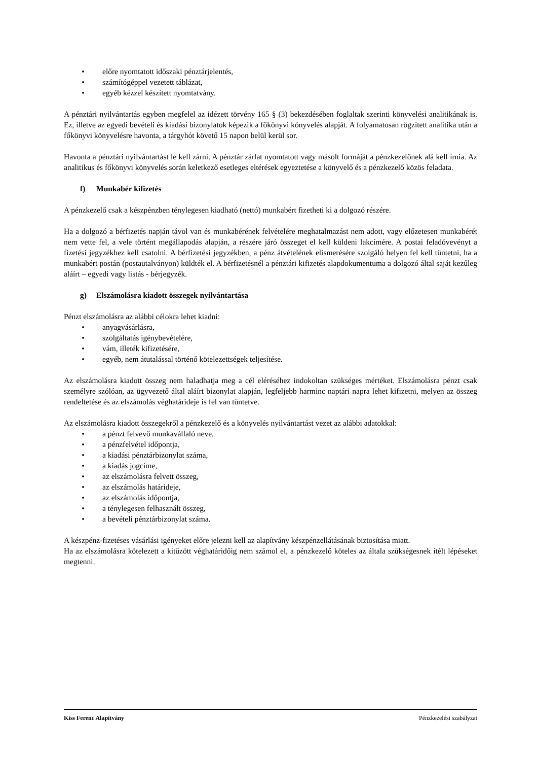• előre nyomtatott időszaki pénztárjelentés,
• számítógéppel vezetett táblázat,
• egyéb kézzel készített nyomtatvány.
A pénztári nyilvántartás egyben megfelel az idézett törvény 165 § (3) bekezdésében foglaltak szerinti könyvelési analitikának is. Ez, illetve az egyedi bevételi és kiadási bizonylatok képezik a főkönyvi könyvelés alapját. A folyamatosan rögzített analitika után a főkönyvi könyvelésre havonta, a tárgyhót követő 15 napon belül kerül sor.
Havonta a pénztári nyilvántartást le kell zárni. A pénztár zárlat nyomtatott vagy másolt formáját a pénzkezelőnek alá kell írnia. Az analitikus és főkönyvi könyvelés során keletkező esetleges eltérések egyeztetése a könyvelő és a pénzkezelő közös feladata.
f) Munkabér kifizetés
A pénzkezelő csak a készpénzben ténylegesen kiadható (nettó) munkabért fizetheti ki a dolgozó részére.
Ha a dolgozó a bérfizetés napján távol van és munkabérének felvételére meghatalmazást nem adott, vagy előzetesen munkabérét nem vette fel, a vele történt megállapodás alapján, a részére járó összeget el kell küldeni lakcímére. A postai feladóvevényt a fizetési jegyzékhez kell csatolni. A bérfizetési jegyzékben, a pénz átvételének elismerésére szolgáló helyen fel kell tüntetni, ha a munkabért postán (postautalványon) küldték el. A bérfizetésnél a pénztári kifizetés alapdokumentuma a dolgozó által saját kezűleg aláírt – egyedi vagy listás - bérjegyzék.
g) Elszámolásra kiadott összegek nyilvántartása
Pénzt elszámolásra az alábbi célokra lehet kiadni:
• anyagvásárlásra,
• szolgáltatás igénybevételére,
• vám, illeték kifizetésére,
• egyéb, nem átutalással történő kötelezettségek teljesítése.
Az elszámolásra kiadott összeg nem haladhatja meg a cél eléréséhez indokoltan szükséges mértéket. Elszámolásra pénzt csak személyre szólóan, az ügyvezető által aláírt bizonylat alapján, legfeljebb harminc naptári napra lehet kifizetni, melyen az összeg rendeltetése és az elszámolás véghatárideje is fel van tüntetve.
Az elszámolásra kiadott összegekről a pénzkezelő és a könyvelés nyilvántartást vezet az alábbi adatokkal:
• a pénzt felvevő munkavállaló neve,
• a pénzfelvétel időpontja,
• a kiadási pénztárbizonylat száma,
• a kiadás jogcíme,
• az elszámolásra felvett összeg,
• az elszámolás határideje,
• az elszámolás időpontja,
• a ténylegesen felhasznált összeg,
• a bevételi pénztárbizonylat száma.
A készpénz-fizetéses vásárlási igényeket előre jelezni kell az alapítvány készpénzellátásának biztosítása miatt.
Ha az elszámolásra kötelezett a kitűzött véghatáridőig nem számol el, a pénzkezelő köteles az általa szükségesnek ítélt lépéseket megtenni.
Kiss Ferenc Alapítvány Pénzkezelési szabályzat